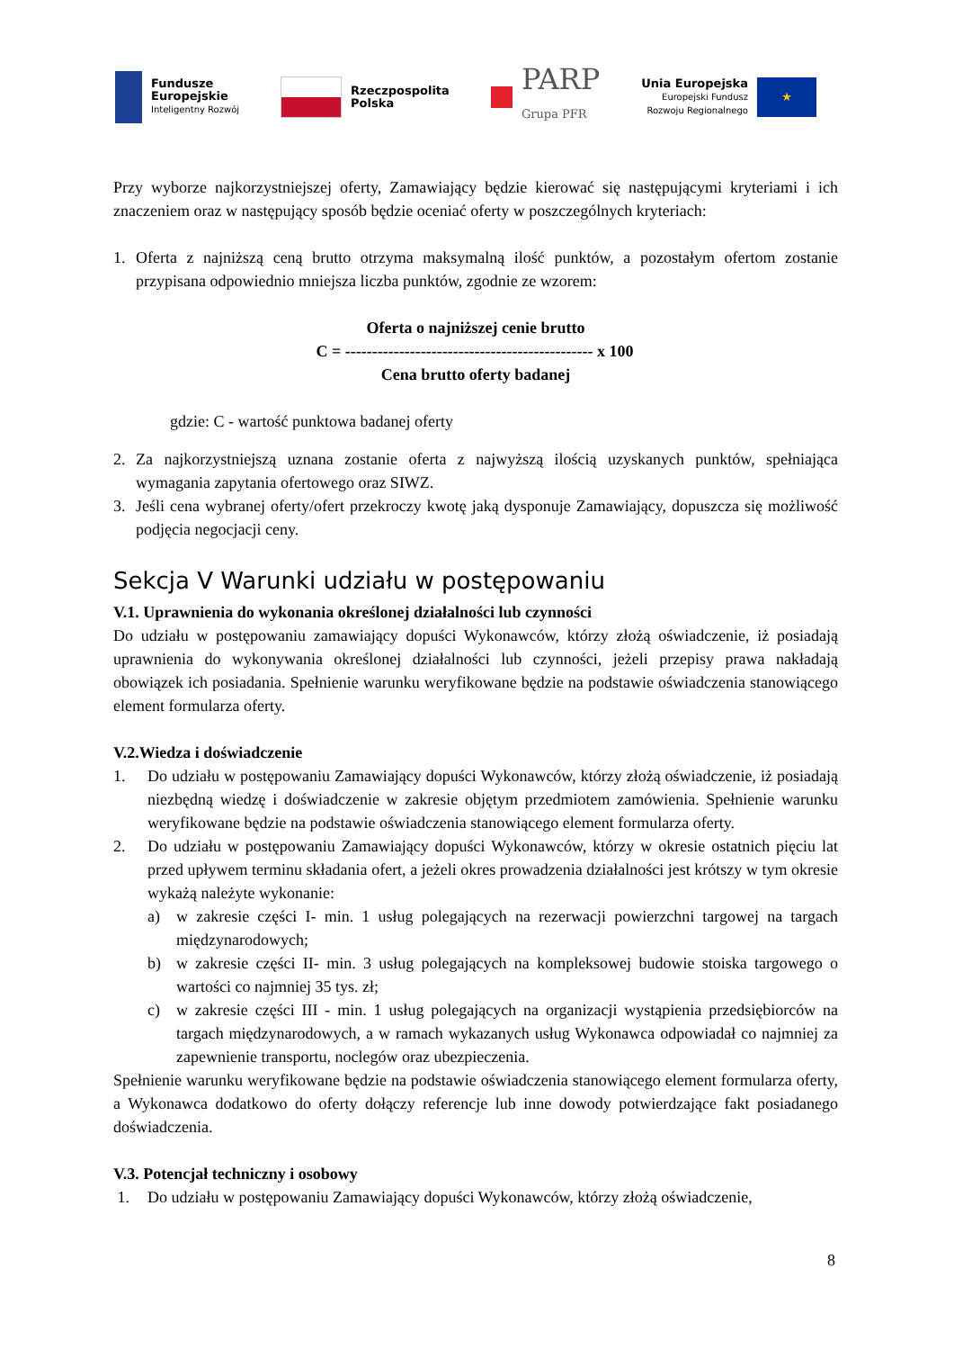Fundusze
Europejskie
Inteligentny Rozwój
Rzeczpospolita
Polska
PARP
Grupa PFR
Unia Europejska
Europejski Fundusz
Rozwoju Regionalnego
★
Przy wyborze najkorzystniejszej oferty, Zamawiający będzie kierować się następującymi kryteriami i ich znaczeniem oraz w następujący sposób będzie oceniać oferty w poszczególnych kryteriach:
1. Oferta z najniższą ceną brutto otrzyma maksymalną ilość punktów, a pozostałym ofertom zostanie przypisana odpowiednio mniejsza liczba punktów, zgodnie ze wzorem:
Oferta o najniższej cenie brutto
C = ---------------------------------------------- x 100
Cena brutto oferty badanej
gdzie: C - wartość punktowa badanej oferty
2. Za najkorzystniejszą uznana zostanie oferta z najwyższą ilością uzyskanych punktów, spełniająca wymagania zapytania ofertowego oraz SIWZ.
3. Jeśli cena wybranej oferty/ofert przekroczy kwotę jaką dysponuje Zamawiający, dopuszcza się możliwość podjęcia negocjacji ceny.
Sekcja V Warunki udziału w postępowaniu
V.1. Uprawnienia do wykonania określonej działalności lub czynności
Do udziału w postępowaniu zamawiający dopuści Wykonawców, którzy złożą oświadczenie, iż posiadają uprawnienia do wykonywania określonej działalności lub czynności, jeżeli przepisy prawa nakładają obowiązek ich posiadania. Spełnienie warunku weryfikowane będzie na podstawie oświadczenia stanowiącego element formularza oferty.
V.2.Wiedza i doświadczenie
1. Do udziału w postępowaniu Zamawiający dopuści Wykonawców, którzy złożą oświadczenie, iż posiadają niezbędną wiedzę i doświadczenie w zakresie objętym przedmiotem zamówienia. Spełnienie warunku weryfikowane będzie na podstawie oświadczenia stanowiącego element formularza oferty.
2. Do udziału w postępowaniu Zamawiający dopuści Wykonawców, którzy w okresie ostatnich pięciu lat przed upływem terminu składania ofert, a jeżeli okres prowadzenia działalności jest krótszy w tym okresie wykażą należyte wykonanie:
a) w zakresie części I- min. 1 usług polegających na rezerwacji powierzchni targowej na targach międzynarodowych;
b) w zakresie części II- min. 3 usług polegających na kompleksowej budowie stoiska targowego o wartości co najmniej 35 tys. zł;
c) w zakresie części III - min. 1 usług polegających na organizacji wystąpienia przedsiębiorców na targach międzynarodowych, a w ramach wykazanych usług Wykonawca odpowiadał co najmniej za zapewnienie transportu, noclegów oraz ubezpieczenia.
Spełnienie warunku weryfikowane będzie na podstawie oświadczenia stanowiącego element formularza oferty, a Wykonawca dodatkowo do oferty dołączy referencje lub inne dowody potwierdzające fakt posiadanego doświadczenia.
V.3. Potencjał techniczny i osobowy
1. Do udziału w postępowaniu Zamawiający dopuści Wykonawców, którzy złożą oświadczenie,
8